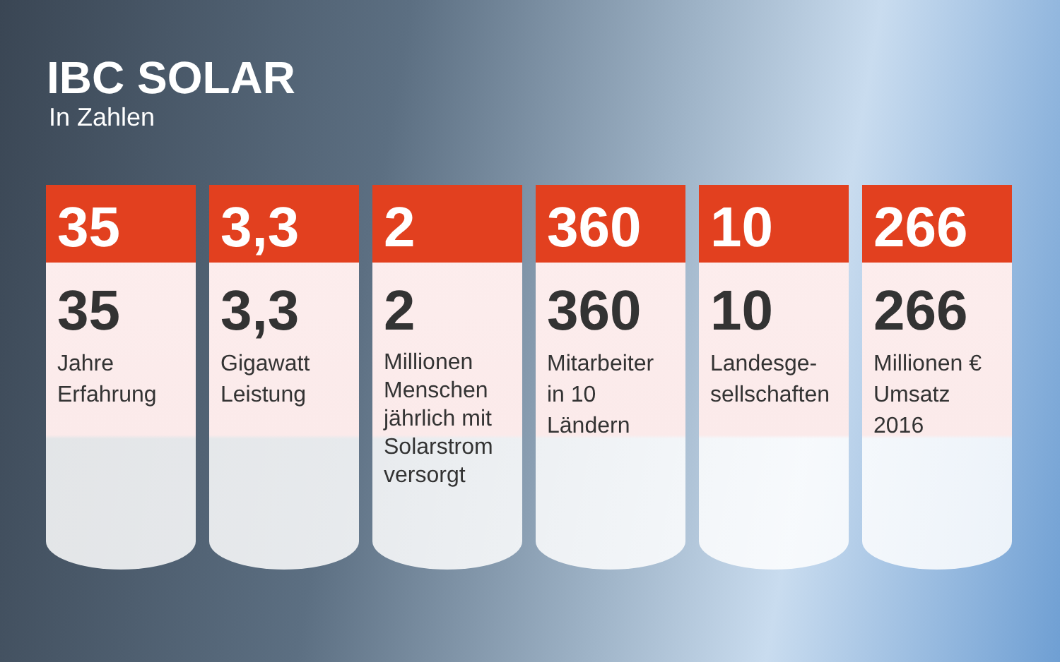IBC SOLAR
In Zahlen
35
35
Jahre Erfahrung
3,3
3,3
Gigawatt Leistung
2
2
Millionen Menschen jährlich mit Solarstrom versorgt
360
360
Mitarbeiter in 10 Ländern
10
10
Landesge-sellschaften
266
266
Millionen € Umsatz 2016